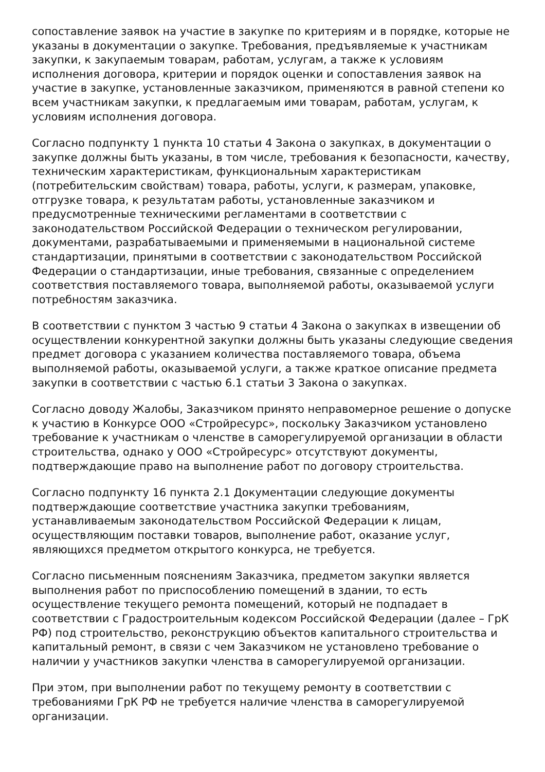сопоставление заявок на участие в закупке по критериям и в порядке, которые не указаны в документации о закупке. Требования, предъявляемые к участникам закупки, к закупаемым товарам, работам, услугам, а также к условиям исполнения договора, критерии и порядок оценки и сопоставления заявок на участие в закупке, установленные заказчиком, применяются в равной степени ко всем участникам закупки, к предлагаемым ими товарам, работам, услугам, к условиям исполнения договора.
Согласно подпункту 1 пункта 10 статьи 4 Закона о закупках, в документации о закупке должны быть указаны, в том числе, требования к безопасности, качеству, техническим характеристикам, функциональным характеристикам (потребительским свойствам) товара, работы, услуги, к размерам, упаковке, отгрузке товара, к результатам работы, установленные заказчиком и предусмотренные техническими регламентами в соответствии с законодательством Российской Федерации о техническом регулировании, документами, разрабатываемыми и применяемыми в национальной системе стандартизации, принятыми в соответствии с законодательством Российской Федерации о стандартизации, иные требования, связанные с определением соответствия поставляемого товара, выполняемой работы, оказываемой услуги потребностям заказчика.
В соответствии с пунктом 3 частью 9 статьи 4 Закона о закупках в извещении об осуществлении конкурентной закупки должны быть указаны следующие сведения предмет договора с указанием количества поставляемого товара, объема выполняемой работы, оказываемой услуги, а также краткое описание предмета закупки в соответствии с частью 6.1 статьи 3 Закона о закупках.
Согласно доводу Жалобы, Заказчиком принято неправомерное решение о допуске к участию в Конкурсе ООО «Стройресурс», поскольку Заказчиком установлено требование к участникам о членстве в саморегулируемой организации в области строительства, однако у ООО «Стройресурс» отсутствуют документы, подтверждающие право на выполнение работ по договору строительства.
Согласно подпункту 16 пункта 2.1 Документации следующие документы подтверждающие соответствие участника закупки требованиям, устанавливаемым законодательством Российской Федерации к лицам, осуществляющим поставки товаров, выполнение работ, оказание услуг, являющихся предметом открытого конкурса, не требуется.
Согласно письменным пояснениям Заказчика, предметом закупки является выполнения работ по приспособлению помещений в здании, то есть осуществление текущего ремонта помещений, который не подпадает в соответствии с Градостроительным кодексом Российской Федерации (далее – ГрК РФ) под строительство, реконструкцию объектов капитального строительства и капитальный ремонт, в связи с чем Заказчиком не установлено требование о наличии у участников закупки членства в саморегулируемой организации.
При этом, при выполнении работ по текущему ремонту в соответствии с требованиями ГрК РФ не требуется наличие членства в саморегулируемой организации.